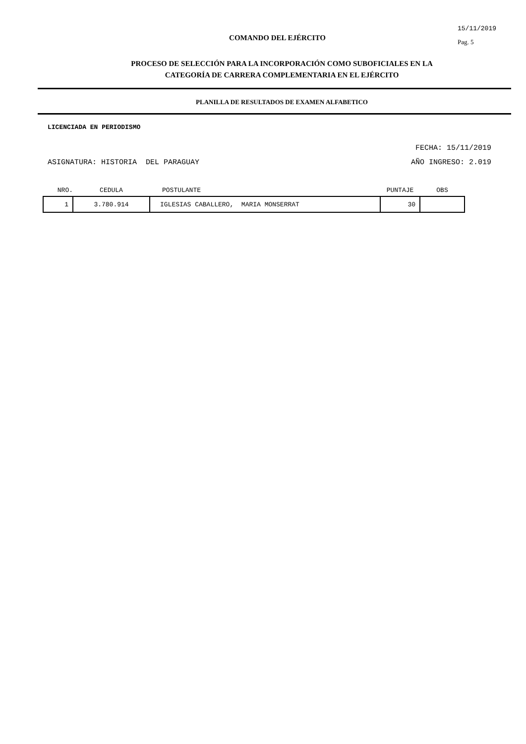COMANDO DEL EJÉRCITO
15/11/2019
Pag. 5
PROCESO DE SELECCIÓN PARA LA INCORPORACIÓN COMO SUBOFICIALES EN LA
CATEGORÍA DE CARRERA COMPLEMENTARIA EN EL EJÉRCITO
PLANILLA DE RESULTADOS DE EXAMEN ALFABETICO
LICENCIADA EN PERIODISMO
FECHA: 15/11/2019
ASIGNATURA: HISTORIA DEL PARAGUAY AÑO INGRESO: 2.019
| NRO. | CEDULA | POSTULANTE | PUNTAJE | OBS |
| --- | --- | --- | --- | --- |
| 1 | 3.780.914 | IGLESIAS CABALLERO, MARIA MONSERRAT | 30 | |